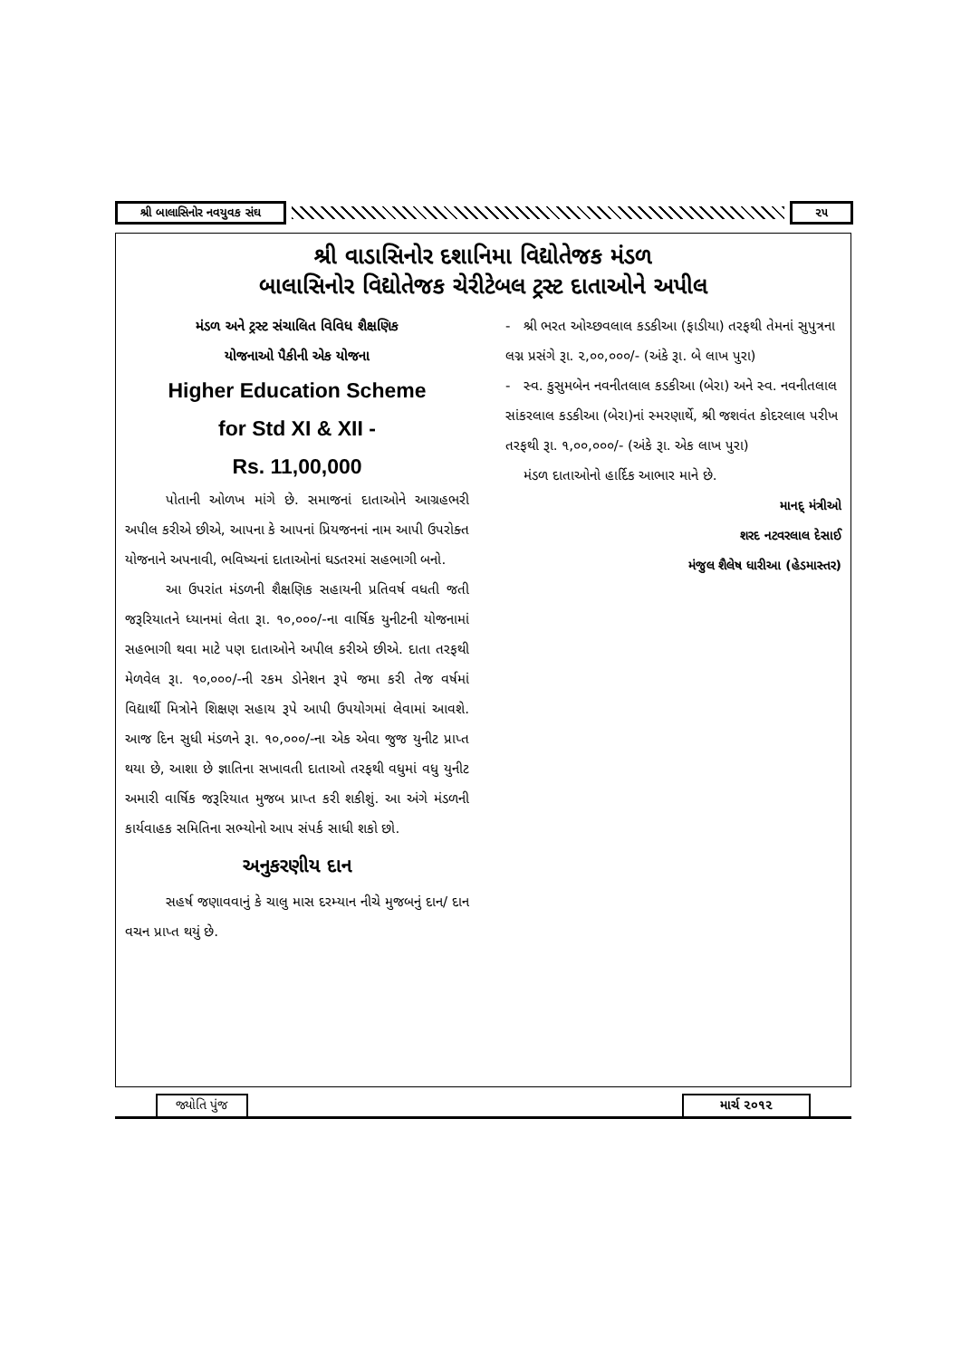શ્રી બાલાસિનોર નવયુવક સંઘ ૨૫
શ્રી વાડાસિનોર દશાનિમા વિદ્યોતેજક મંડળ
બાલાસિનોર વિદ્યોતેજક ચેરીટેબલ ટ્રસ્ટ દાતાઓને અપીલ
મંડળ અને ટ્રસ્ટ સંચાલિત વિવિધ શૈક્ષણિક
યોજનાઓ પૈકીની એક યોજના
Higher Education Scheme
for Std XI & XII -
Rs. 11,00,000
પોતાની ઓળખ માંગે છે. સમાજનાં દાતાઓને આગ્રહભરી અપીલ કરીએ છીએ, આપના કે આપનાં પ્રિયજનનાં નામ આપી ઉપરોક્ત યોજનાને અપનાવી, ભવિષ્યનાં દાતાઓનાં ઘડતરમાં સહભાગી બનો.
આ ઉપરાંત મંડળની શૈક્ષણિક સહાયની પ્રતિવર્ષ વધતી જતી જરૂરિયાતને ધ્યાનમાં લેતા રૂા. ૧૦,૦૦૦/-ના વાર્ષિક યુનીટની યોજનામાં સહભાગી થવા માટે પણ દાતાઓને અપીલ કરીએ છીએ. દાતા તરફથી મેળવેલ રૂા. ૧૦,૦૦૦/-ની રકમ ડોનેશન રૂપે જમા કરી તેજ વર્ષમાં વિદ્યાર્થી મિત્રોને શિક્ષણ સહાય રૂપે આપી ઉપયોગમાં લેવામાં આવશે. આજ દિન સુધી મંડળને રૂા. ૧૦,૦૦૦/-ના એક એવા જુજ યુનીટ પ્રાપ્ત થયા છે, આશા છે જ્ઞાતિના સખાવતી દાતાઓ તરફથી વધુમાં વધુ યુનીટ અમારી વાર્ષિક જરૂરિયાત મુજબ પ્રાપ્ત કરી શકીશું. આ અંગે મંડળની કાર્યવાહક સમિતિના સભ્યોનો આપ સંપર્ક સાધી શકો છો.
અનુકરણીય દાન
સહર્ષ જણાવવાનું કે ચાલુ માસ દરમ્યાન નીચે મુજબનું દાન/ દાન વચન પ્રાપ્ત થયું છે.
- શ્રી ભરત ઓચ્છવલાલ કડકીઆ (ફાડીયા) તરફથી તેમનાં સુપુત્રના લગ્ન પ્રસંગે રૂા. ૨,૦૦,૦૦૦/- (અંકે રૂા. બે લાખ પુરા)
- સ્વ. કુસુમબેન નવનીતલાલ કડકીઆ (બેરા) અને સ્વ. નવનીતલાલ સાંકરલાલ કડકીઆ (બેરા)નાં સ્મરણાર્થે, શ્રી જશવંત કોદરલાલ પરીખ તરફથી રૂા. ૧,૦૦,૦૦૦/- (અંકે રૂા. એક લાખ પુરા)
મંડળ દાતાઓનો હાર્દિક આભાર માને છે.
માનદ્ મંત્રીઓ
શરદ નટવરલાલ દેસાઈ
મંજુલ શૈલેષ ધારીઆ (હેડમાસ્તર)
જ્યોતિ પુંજ માર્ચ ૨૦૧૨